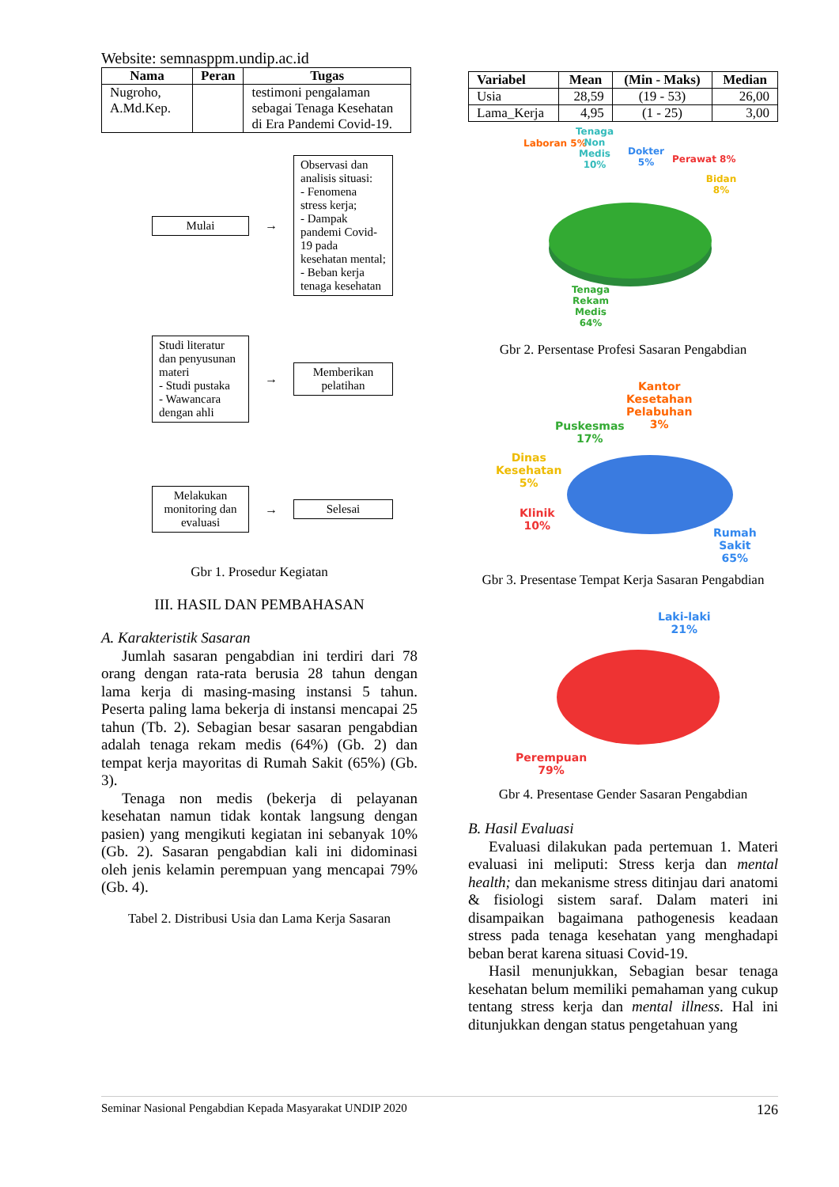Website: semnasppm.undip.ac.id
| Nama | Peran | Tugas |
| --- | --- | --- |
| Nugroho, A.Md.Kep. | | testimoni pengalaman sebagai Tenaga Kesehatan di Era Pandemi Covid-19. |
Mulai
→
Observasi dan analisis situasi:
- Fenomena stress kerja;
- Dampak pandemi Covid-19 pada kesehatan mental;
- Beban kerja tenaga kesehatan
Studi literatur dan penyusunan materi
- Studi pustaka
- Wawancara dengan ahli
→
Memberikan pelatihan
Melakukan monitoring dan evaluasi
→
Selesai
Gbr 1. Prosedur Kegiatan
III. HASIL DAN PEMBAHASAN
A. Karakteristik Sasaran
Jumlah sasaran pengabdian ini terdiri dari 78 orang dengan rata-rata berusia 28 tahun dengan lama kerja di masing-masing instansi 5 tahun. Peserta paling lama bekerja di instansi mencapai 25 tahun (Tb. 2). Sebagian besar sasaran pengabdian adalah tenaga rekam medis (64%) (Gb. 2) dan tempat kerja mayoritas di Rumah Sakit (65%) (Gb. 3).
Tenaga non medis (bekerja di pelayanan kesehatan namun tidak kontak langsung dengan pasien) yang mengikuti kegiatan ini sebanyak 10% (Gb. 2). Sasaran pengabdian kali ini didominasi oleh jenis kelamin perempuan yang mencapai 79% (Gb. 4).
Tabel 2. Distribusi Usia dan Lama Kerja Sasaran
| Variabel | Mean | (Min - Maks) | Median |
| --- | --- | --- | --- |
| Usia | 28,59 | (19 - 53) | 26,00 |
| Lama_Kerja | 4,95 | (1 - 25) | 3,00 |
Laboran 5%
Tenaga Non Medis 10%
Dokter 5%
Perawat 8%
Bidan 8%
Tenaga Rekam Medis 64%
Gbr 2. Persentase Profesi Sasaran Pengabdian
Kantor
Kesetahan
Pelabuhan
3%
Puskesmas
17%
Dinas
Kesehatan
5%
Klinik
10%
Rumah
Sakit
65%
Gbr 3. Presentase Tempat Kerja Sasaran Pengabdian
Laki-laki
21%
Perempuan
79%
Gbr 4. Presentase Gender Sasaran Pengabdian
B. Hasil Evaluasi
Evaluasi dilakukan pada pertemuan 1. Materi evaluasi ini meliputi: Stress kerja dan mental health; dan mekanisme stress ditinjau dari anatomi & fisiologi sistem saraf. Dalam materi ini disampaikan bagaimana pathogenesis keadaan stress pada tenaga kesehatan yang menghadapi beban berat karena situasi Covid-19.
Hasil menunjukkan, Sebagian besar tenaga kesehatan belum memiliki pemahaman yang cukup tentang stress kerja dan mental illness. Hal ini ditunjukkan dengan status pengetahuan yang
Seminar Nasional Pengabdian Kepada Masyarakat UNDIP 2020 126